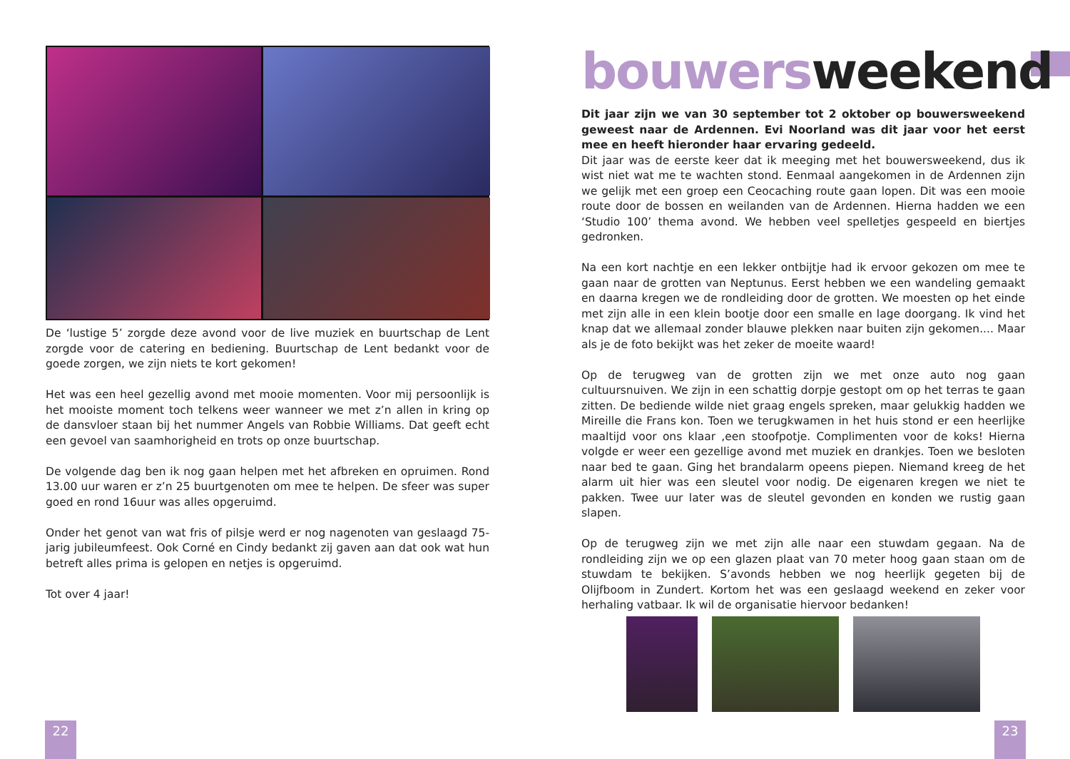De ‘lustige 5’ zorgde deze avond voor de live muziek en buurtschap de Lent zorgde voor de catering en bediening. Buurtschap de Lent bedankt voor de goede zorgen, we zijn niets te kort gekomen!
Het was een heel gezellig avond met mooie momenten. Voor mij persoonlijk is het mooiste moment toch telkens weer wanneer we met z’n allen in kring op de dansvloer staan bij het nummer Angels van Robbie Williams. Dat geeft echt een gevoel van saamhorigheid en trots op onze buurtschap.
De volgende dag ben ik nog gaan helpen met het afbreken en opruimen. Rond 13.00 uur waren er z’n 25 buurtgenoten om mee te helpen. De sfeer was super goed en rond 16uur was alles opgeruimd.
Onder het genot van wat fris of pilsje werd er nog nagenoten van geslaagd 75-jarig jubileumfeest. Ook Corné en Cindy bedankt zij gaven aan dat ook wat hun betreft alles prima is gelopen en netjes is opgeruimd.
Tot over 4 jaar!
bouwersweekend
Dit jaar zijn we van 30 september tot 2 oktober op bouwersweekend geweest naar de Ardennen. Evi Noorland was dit jaar voor het eerst mee en heeft hieronder haar ervaring gedeeld.
Dit jaar was de eerste keer dat ik meeging met het bouwersweekend, dus ik wist niet wat me te wachten stond. Eenmaal aangekomen in de Ardennen zijn we gelijk met een groep een Ceocaching route gaan lopen. Dit was een mooie route door de bossen en weilanden van de Ardennen. Hierna hadden we een ‘Studio 100’ thema avond. We hebben veel spelletjes gespeeld en biertjes gedronken.
Na een kort nachtje en een lekker ontbijtje had ik ervoor gekozen om mee te gaan naar de grotten van Neptunus. Eerst hebben we een wandeling gemaakt en daarna kregen we de rondleiding door de grotten. We moesten op het einde met zijn alle in een klein bootje door een smalle en lage doorgang. Ik vind het knap dat we allemaal zonder blauwe plekken naar buiten zijn gekomen.... Maar als je de foto bekijkt was het zeker de moeite waard!
Op de terugweg van de grotten zijn we met onze auto nog gaan cultuursnuiven. We zijn in een schattig dorpje gestopt om op het terras te gaan zitten. De bediende wilde niet graag engels spreken, maar gelukkig hadden we Mireille die Frans kon. Toen we terugkwamen in het huis stond er een heerlijke maaltijd voor ons klaar ,een stoofpotje. Complimenten voor de koks! Hierna volgde er weer een gezellige avond met muziek en drankjes. Toen we besloten naar bed te gaan. Ging het brandalarm opeens piepen. Niemand kreeg de het alarm uit hier was een sleutel voor nodig. De eigenaren kregen we niet te pakken. Twee uur later was de sleutel gevonden en konden we rustig gaan slapen.
Op de terugweg zijn we met zijn alle naar een stuwdam gegaan. Na de rondleiding zijn we op een glazen plaat van 70 meter hoog gaan staan om de stuwdam te bekijken. S’avonds hebben we nog heerlijk gegeten bij de Olijfboom in Zundert. Kortom het was een geslaagd weekend en zeker voor herhaling vatbaar. Ik wil de organisatie hiervoor bedanken!
22 23